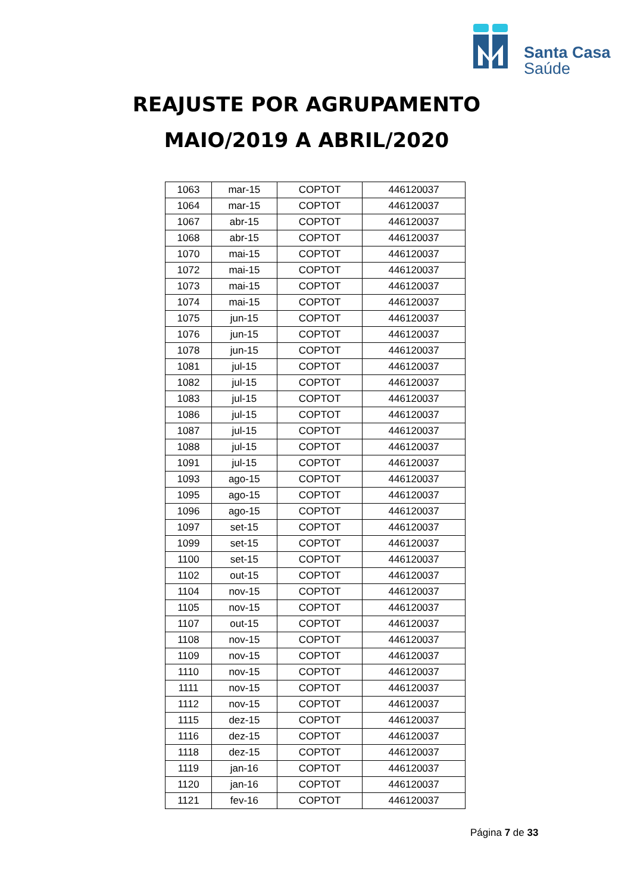Santa Casa
Saúde
REAJUSTE POR AGRUPAMENTO
MAIO/2019 A ABRIL/2020
| 1063 | mar-15 | COPTOT | 446120037 |
| 1064 | mar-15 | COPTOT | 446120037 |
| 1067 | abr-15 | COPTOT | 446120037 |
| 1068 | abr-15 | COPTOT | 446120037 |
| 1070 | mai-15 | COPTOT | 446120037 |
| 1072 | mai-15 | COPTOT | 446120037 |
| 1073 | mai-15 | COPTOT | 446120037 |
| 1074 | mai-15 | COPTOT | 446120037 |
| 1075 | jun-15 | COPTOT | 446120037 |
| 1076 | jun-15 | COPTOT | 446120037 |
| 1078 | jun-15 | COPTOT | 446120037 |
| 1081 | jul-15 | COPTOT | 446120037 |
| 1082 | jul-15 | COPTOT | 446120037 |
| 1083 | jul-15 | COPTOT | 446120037 |
| 1086 | jul-15 | COPTOT | 446120037 |
| 1087 | jul-15 | COPTOT | 446120037 |
| 1088 | jul-15 | COPTOT | 446120037 |
| 1091 | jul-15 | COPTOT | 446120037 |
| 1093 | ago-15 | COPTOT | 446120037 |
| 1095 | ago-15 | COPTOT | 446120037 |
| 1096 | ago-15 | COPTOT | 446120037 |
| 1097 | set-15 | COPTOT | 446120037 |
| 1099 | set-15 | COPTOT | 446120037 |
| 1100 | set-15 | COPTOT | 446120037 |
| 1102 | out-15 | COPTOT | 446120037 |
| 1104 | nov-15 | COPTOT | 446120037 |
| 1105 | nov-15 | COPTOT | 446120037 |
| 1107 | out-15 | COPTOT | 446120037 |
| 1108 | nov-15 | COPTOT | 446120037 |
| 1109 | nov-15 | COPTOT | 446120037 |
| 1110 | nov-15 | COPTOT | 446120037 |
| 1111 | nov-15 | COPTOT | 446120037 |
| 1112 | nov-15 | COPTOT | 446120037 |
| 1115 | dez-15 | COPTOT | 446120037 |
| 1116 | dez-15 | COPTOT | 446120037 |
| 1118 | dez-15 | COPTOT | 446120037 |
| 1119 | jan-16 | COPTOT | 446120037 |
| 1120 | jan-16 | COPTOT | 446120037 |
| 1121 | fev-16 | COPTOT | 446120037 |
Página 7 de 33